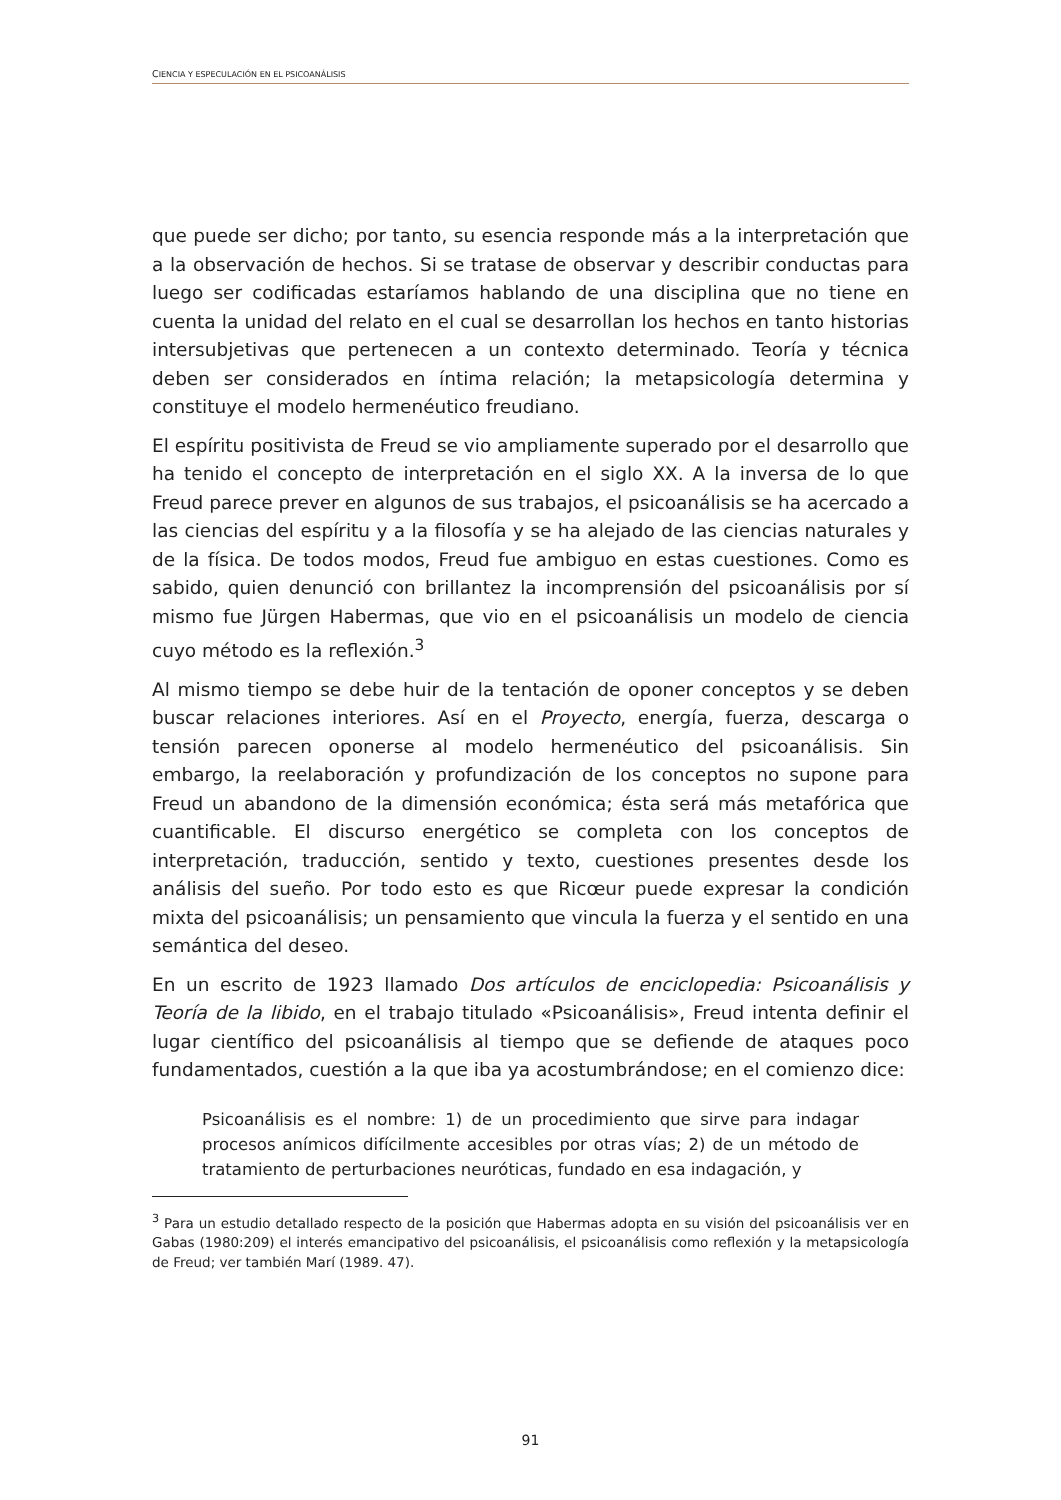CIENCIA Y ESPECULACIÓN EN EL PSICOANÁLISIS
que puede ser dicho; por tanto, su esencia responde más a la interpretación que a la observación de hechos. Si se tratase de observar y describir conductas para luego ser codificadas estaríamos hablando de una disciplina que no tiene en cuenta la unidad del relato en el cual se desarrollan los hechos en tanto historias intersubjetivas que pertenecen a un contexto determinado. Teoría y técnica deben ser considerados en íntima relación; la metapsicología determina y constituye el modelo hermenéutico freudiano.
El espíritu positivista de Freud se vio ampliamente superado por el desarrollo que ha tenido el concepto de interpretación en el siglo XX. A la inversa de lo que Freud parece prever en algunos de sus trabajos, el psicoanálisis se ha acercado a las ciencias del espíritu y a la filosofía y se ha alejado de las ciencias naturales y de la física. De todos modos, Freud fue ambiguo en estas cuestiones. Como es sabido, quien denunció con brillantez la incomprensión del psicoanálisis por sí mismo fue Jürgen Habermas, que vio en el psicoanálisis un modelo de ciencia cuyo método es la reflexión.<sup>3</sup>
Al mismo tiempo se debe huir de la tentación de oponer conceptos y se deben buscar relaciones interiores. Así en el Proyecto, energía, fuerza, descarga o tensión parecen oponerse al modelo hermenéutico del psicoanálisis. Sin embargo, la reelaboración y profundización de los conceptos no supone para Freud un abandono de la dimensión económica; ésta será más metafórica que cuantificable. El discurso energético se completa con los conceptos de interpretación, traducción, sentido y texto, cuestiones presentes desde los análisis del sueño. Por todo esto es que Ricœur puede expresar la condición mixta del psicoanálisis; un pensamiento que vincula la fuerza y el sentido en una semántica del deseo.
En un escrito de 1923 llamado Dos artículos de enciclopedia: Psicoanálisis y Teoría de la libido, en el trabajo titulado «Psicoanálisis», Freud intenta definir el lugar científico del psicoanálisis al tiempo que se defiende de ataques poco fundamentados, cuestión a la que iba ya acostumbrándose; en el comienzo dice:
Psicoanálisis es el nombre: 1) de un procedimiento que sirve para indagar procesos anímicos difícilmente accesibles por otras vías; 2) de un método de tratamiento de perturbaciones neuróticas, fundado en esa indagación, y
<sup>3</sup> Para un estudio detallado respecto de la posición que Habermas adopta en su visión del psicoanálisis ver en Gabas (1980:209) el interés emancipativo del psicoanálisis, el psicoanálisis como reflexión y la metapsicología de Freud; ver también Marí (1989. 47).
91